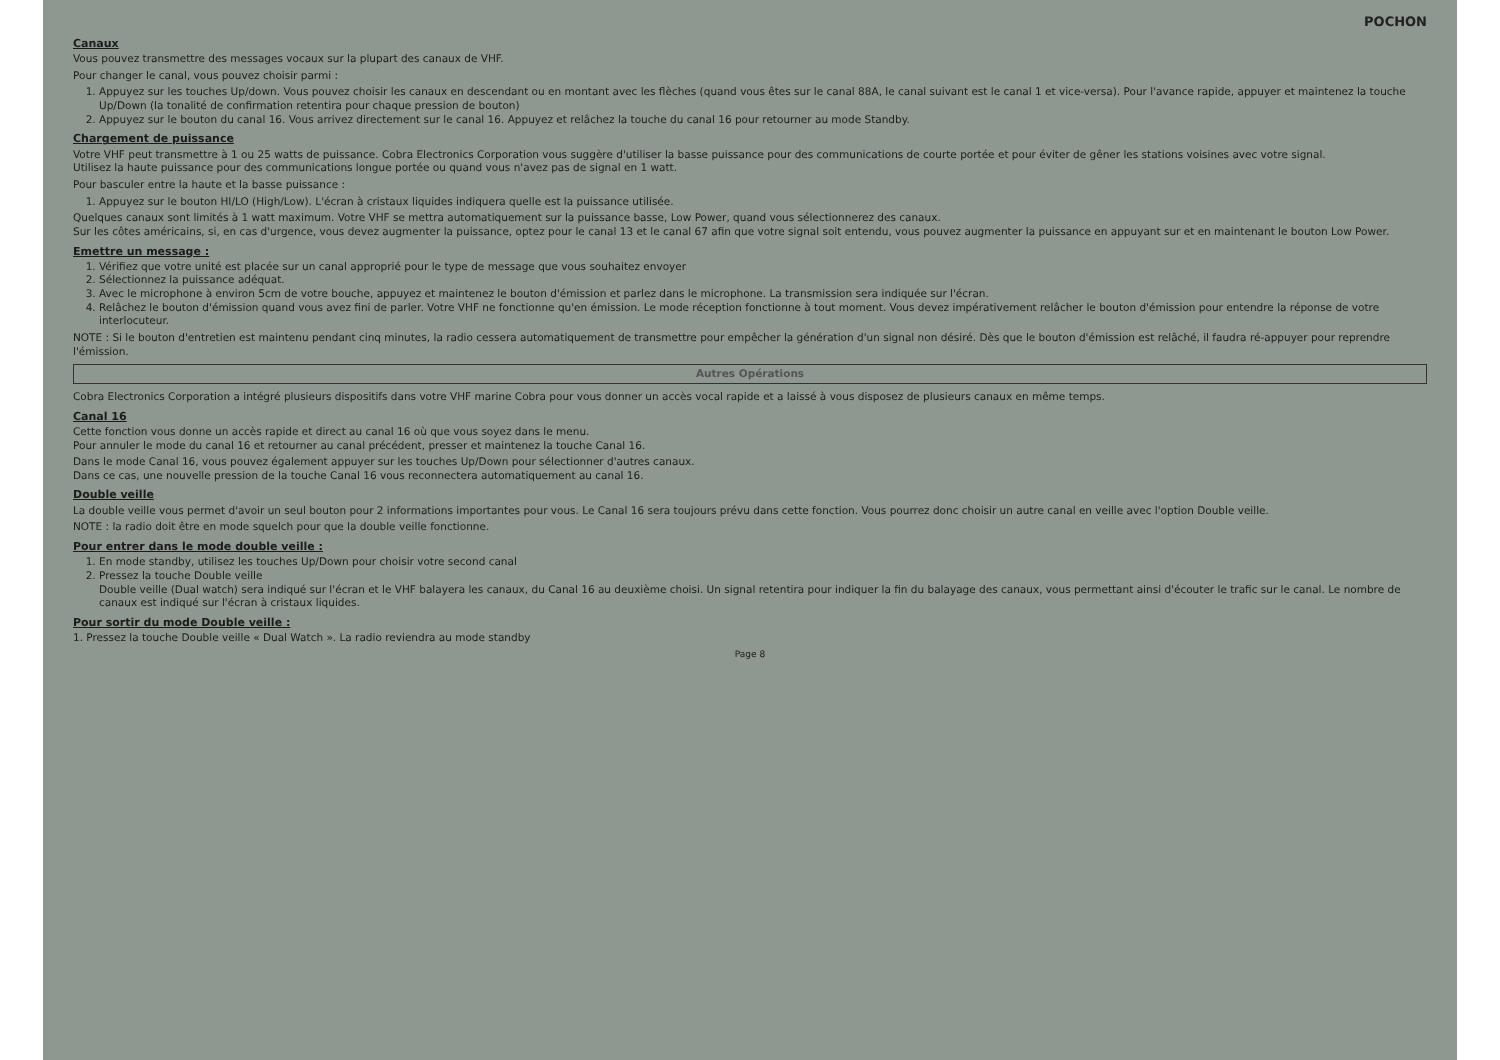POCHON
Canaux
Vous pouvez transmettre des messages vocaux sur la plupart des canaux de VHF.
Pour changer le canal, vous pouvez choisir parmi :
1. Appuyez sur les touches Up/down. Vous pouvez choisir les canaux en descendant ou en montant avec les flèches (quand vous êtes sur le canal 88A, le canal suivant est le canal 1 et vice-versa). Pour l'avance rapide, appuyer et maintenez la touche Up/Down (la tonalité de confirmation retentira pour chaque pression de bouton)
2. Appuyez sur le bouton du canal 16. Vous arrivez directement sur le canal 16. Appuyez et relâchez la touche du canal 16 pour retourner au mode Standby.
Chargement de puissance
Votre VHF peut transmettre à 1 ou 25 watts de puissance. Cobra Electronics Corporation vous suggère d'utiliser la basse puissance pour des communications de courte portée et pour éviter de gêner les stations voisines avec votre signal.
Utilisez la haute puissance pour des communications longue portée ou quand vous n'avez pas de signal en 1 watt.
Pour basculer entre la haute et la basse puissance :
1. Appuyez sur le bouton HI/LO (High/Low). L'écran à cristaux liquides indiquera quelle est la puissance utilisée.
Quelques canaux sont limités à 1 watt maximum. Votre VHF se mettra automatiquement sur la puissance basse, Low Power, quand vous sélectionnerez des canaux.
Sur les côtes américains, si, en cas d'urgence, vous devez augmenter la puissance, optez pour le canal 13 et le canal 67 afin que votre signal soit entendu, vous pouvez augmenter la puissance en appuyant sur et en maintenant le bouton Low Power.
Emettre un message :
1. Vérifiez que votre unité est placée sur un canal approprié pour le type de message que vous souhaitez envoyer
2. Sélectionnez la puissance adéquat.
3. Avec le microphone à environ 5cm de votre bouche, appuyez et maintenez le bouton d'émission et parlez dans le microphone. La transmission sera indiquée sur l'écran.
4. Relâchez le bouton d'émission quand vous avez fini de parler. Votre VHF ne fonctionne qu'en émission. Le mode réception fonctionne à tout moment. Vous devez impérativement relâcher le bouton d'émission pour entendre la réponse de votre interlocuteur.
NOTE : Si le bouton d'entretien est maintenu pendant cinq minutes, la radio cessera automatiquement de transmettre pour empêcher la génération d'un signal non désiré. Dès que le bouton d'émission est relâché, il faudra ré-appuyer pour reprendre l'émission.
Autres Opérations
Cobra Electronics Corporation a intégré plusieurs dispositifs dans votre VHF marine Cobra pour vous donner un accès vocal rapide et a laissé à vous disposez de plusieurs canaux en même temps.
Canal 16
Cette fonction vous donne un accès rapide et direct au canal 16 où que vous soyez dans le menu.
Pour annuler le mode du canal 16 et retourner au canal précédent, presser et maintenez la touche Canal 16.
Dans le mode Canal 16, vous pouvez également appuyer sur les touches Up/Down pour sélectionner d'autres canaux.
Dans ce cas, une nouvelle pression de la touche Canal 16 vous reconnectera automatiquement au canal 16.
Double veille
La double veille vous permet d'avoir un seul bouton pour 2 informations importantes pour vous. Le Canal 16 sera toujours prévu dans cette fonction. Vous pourrez donc choisir un autre canal en veille avec l'option Double veille.
NOTE : la radio doit être en mode squelch pour que la double veille fonctionne.
Pour entrer dans le mode double veille :
1. En mode standby, utilisez les touches Up/Down pour choisir votre second canal
2. Pressez la touche Double veille
Double veille (Dual watch) sera indiqué sur l'écran et le VHF balayera les canaux, du Canal 16 au deuxième choisi. Un signal retentira pour indiquer la fin du balayage des canaux, vous permettant ainsi d'écouter le trafic sur le canal. Le nombre de canaux est indiqué sur l'écran à cristaux liquides.
Pour sortir du mode Double veille :
1. Pressez la touche Double veille « Dual Watch ». La radio reviendra au mode standby
Page 8